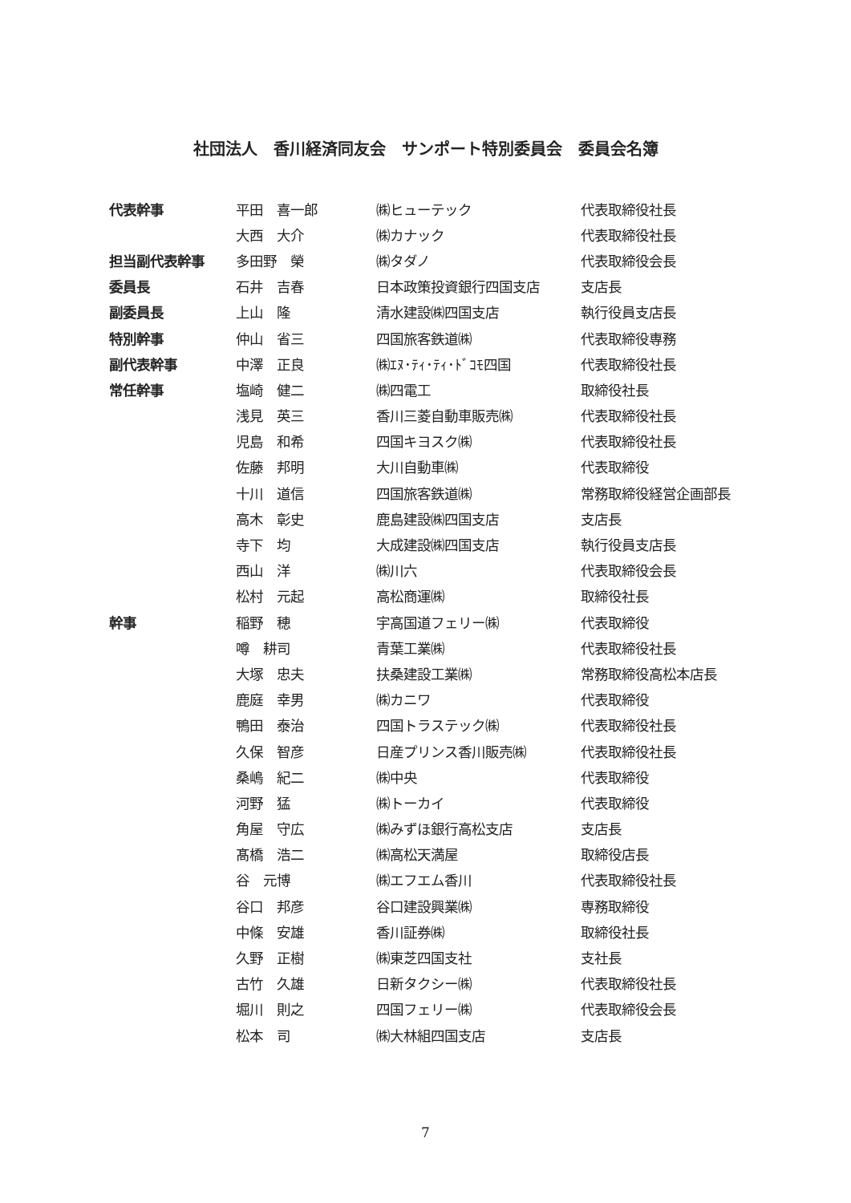社団法人　香川経済同友会　サンポート特別委員会　委員会名簿
| 代表幹事 | 平田 喜一郎 | ㈱ヒューテック | 代表取締役社長 |
| | 大西 大介 | ㈱カナック | 代表取締役社長 |
| 担当副代表幹事 | 多田野 榮 | ㈱タダノ | 代表取締役会長 |
| 委員長 | 石井 吉春 | 日本政策投資銀行四国支店 | 支店長 |
| 副委員長 | 上山 隆 | 清水建設㈱四国支店 | 執行役員支店長 |
| 特別幹事 | 仲山 省三 | 四国旅客鉄道㈱ | 代表取締役専務 |
| 副代表幹事 | 中澤 正良 | ㈱ｴﾇ･ﾃｨ･ﾃｨ･ﾄﾞｺﾓ四国 | 代表取締役社長 |
| 常任幹事 | 塩崎 健二 | ㈱四電工 | 取締役社長 |
| | 浅見 英三 | 香川三菱自動車販売㈱ | 代表取締役社長 |
| | 児島 和希 | 四国キヨスク㈱ | 代表取締役社長 |
| | 佐藤 邦明 | 大川自動車㈱ | 代表取締役 |
| | 十川 道信 | 四国旅客鉄道㈱ | 常務取締役経営企画部長 |
| | 高木 彰史 | 鹿島建設㈱四国支店 | 支店長 |
| | 寺下 均 | 大成建設㈱四国支店 | 執行役員支店長 |
| | 西山 洋 | ㈱川六 | 代表取締役会長 |
| | 松村 元起 | 高松商運㈱ | 取締役社長 |
| 幹事 | 稲野 穂 | 宇高国道フェリー㈱ | 代表取締役 |
| | 噂 耕司 | 青葉工業㈱ | 代表取締役社長 |
| | 大塚 忠夫 | 扶桑建設工業㈱ | 常務取締役高松本店長 |
| | 鹿庭 幸男 | ㈱カニワ | 代表取締役 |
| | 鴨田 泰治 | 四国トラステック㈱ | 代表取締役社長 |
| | 久保 智彦 | 日産プリンス香川販売㈱ | 代表取締役社長 |
| | 桑嶋 紀二 | ㈱中央 | 代表取締役 |
| | 河野 猛 | ㈱トーカイ | 代表取締役 |
| | 角屋 守広 | ㈱みずほ銀行高松支店 | 支店長 |
| | 髙橋 浩二 | ㈱高松天満屋 | 取締役店長 |
| | 谷 元博 | ㈱エフエム香川 | 代表取締役社長 |
| | 谷口 邦彦 | 谷口建設興業㈱ | 専務取締役 |
| | 中條 安雄 | 香川証券㈱ | 取締役社長 |
| | 久野 正樹 | ㈱東芝四国支社 | 支社長 |
| | 古竹 久雄 | 日新タクシー㈱ | 代表取締役社長 |
| | 堀川 則之 | 四国フェリー㈱ | 代表取締役会長 |
| | 松本 司 | ㈱大林組四国支店 | 支店長 |
7